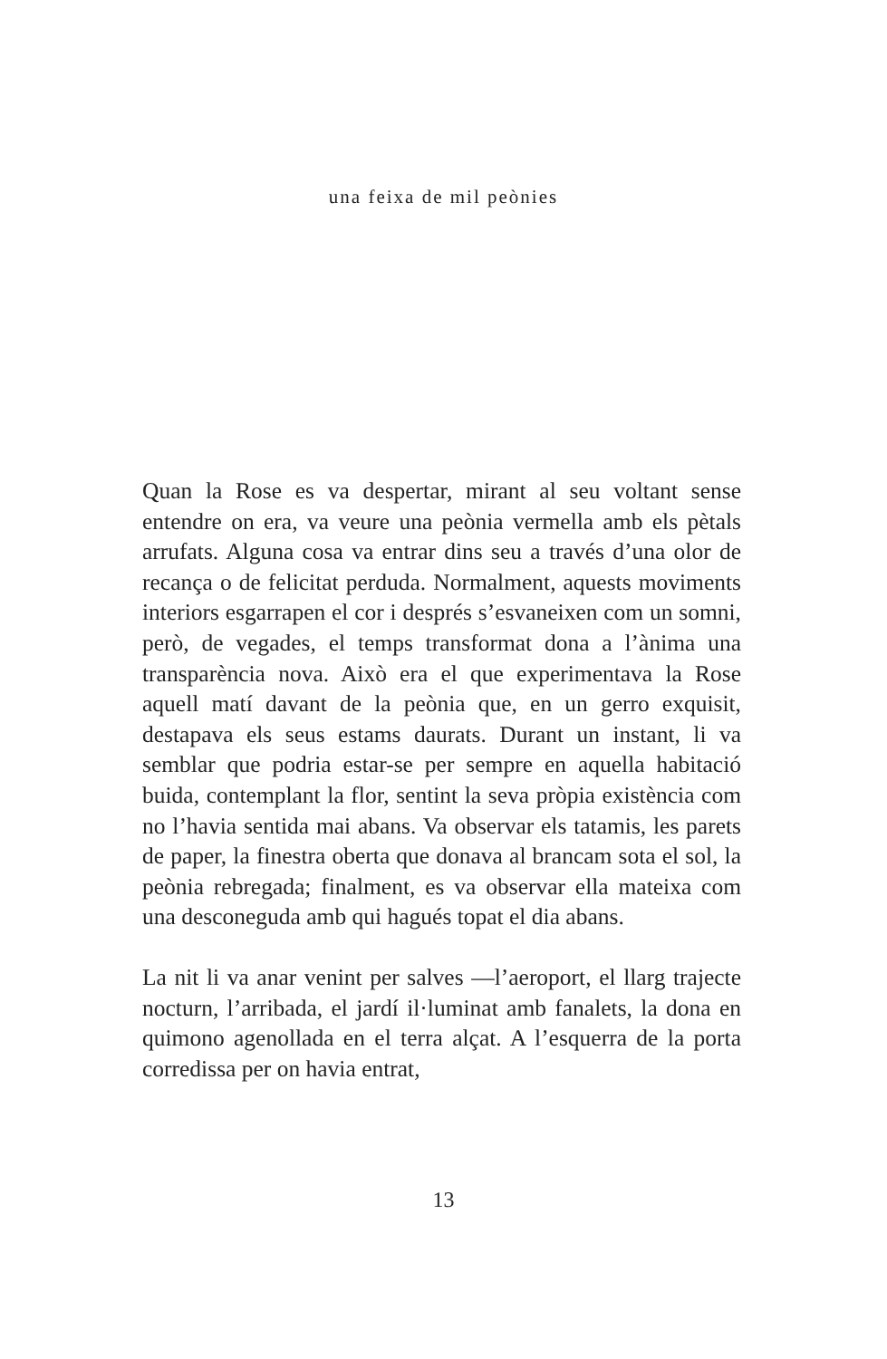una feixa de mil peònies
Quan la Rose es va despertar, mirant al seu voltant sense entendre on era, va veure una peònia vermella amb els pètals arrufats. Alguna cosa va entrar dins seu a través d’una olor de recança o de felicitat perduda. Normalment, aquests moviments interiors esgarrapen el cor i després s’esvaneixen com un somni, però, de vegades, el temps transformat dona a l’ànima una transparència nova. Això era el que experimentava la Rose aquell matí davant de la peònia que, en un gerro exquisit, destapava els seus estams daurats. Durant un instant, li va semblar que podria es­tar-se per sempre en aquella habitació buida, contemplant la flor, sentint la seva pròpia existència com no l’havia sen­tida mai abans. Va observar els tatamis, les parets de paper, la finestra oberta que donava al brancam sota el sol, la peònia rebregada; finalment, es va observar ella mateixa com una desconeguda amb qui hagués topat el dia abans.
La nit li va anar venint per salves —l’aeroport, el llarg trajecte nocturn, l’arribada, el jardí il·luminat amb fana­lets, la dona en quimono agenollada en el terra alçat. A l’esquerra de la porta corredissa per on havia entrat,
13